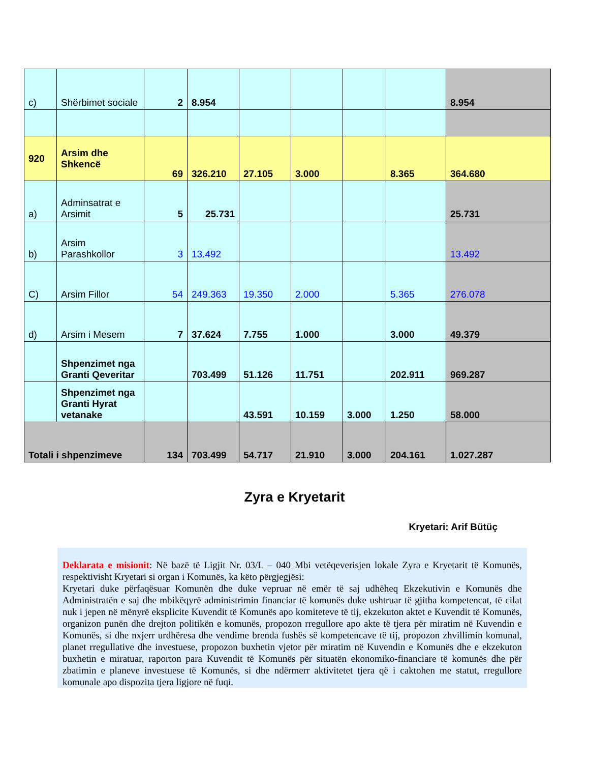| c) | Shërbimet sociale | 2 | 8.954 | | | | | 8.954 |
| 920 | Arsim dhe Shkencë | 69 | 326.210 | 27.105 | 3.000 | | 8.365 | 364.680 |
| a) | Adminsatrat e Arsimit | 5 | 25.731 | | | | | 25.731 |
| b) | Arsim Parashkollor | 3 | 13.492 | | | | | 13.492 |
| C) | Arsim Fillor | 54 | 249.363 | 19.350 | 2.000 | | 5.365 | 276.078 |
| d) | Arsim i Mesem | 7 | 37.624 | 7.755 | 1.000 | | 3.000 | 49.379 |
| | Shpenzimet nga Granti Qeveritar | | 703.499 | 51.126 | 11.751 | | 202.911 | 969.287 |
| | Shpenzimet nga Granti Hyrat vetanake | | | 43.591 | 10.159 | 3.000 | 1.250 | 58.000 |
| Totali i shpenzimeve | | 134 | 703.499 | 54.717 | 21.910 | 3.000 | 204.161 | 1.027.287 |
Zyra e Kryetarit
Kryetari: Arif Bütüç
Deklarata e misionit: Në bazë të Ligjit Nr. 03/L – 040 Mbi vetëqeverisjen lokale Zyra e Kryetarit të Komunës, respektivisht Kryetari si organ i Komunës, ka këto përgjegjësi:
Kryetari duke përfaqësuar Komunën dhe duke vepruar në emër të saj udhëheq Ekzekutivin e Komunës dhe Administratën e saj dhe mbikëqyrë administrimin financiar të komunës duke ushtruar të gjitha kompetencat, të cilat nuk i jepen në mënyrë eksplicite Kuvendit të Komunës apo komiteteve të tij, ekzekuton aktet e Kuvendit të Komunës, organizon punën dhe drejton politikën e komunës, propozon rregullore apo akte të tjera për miratim në Kuvendin e Komunës, si dhe nxjerr urdhëresa dhe vendime brenda fushës së kompetencave të tij, propozon zhvillimin komunal, planet rregullative dhe investuese, propozon buxhetin vjetor për miratim në Kuvendin e Komunës dhe e ekzekuton buxhetin e miratuar, raporton para Kuvendit të Komunës për situatën ekonomiko-financiare të komunës dhe për zbatimin e planeve investuese të Komunës, si dhe ndërmerr aktivitetet tjera që i caktohen me statut, rregullore komunale apo dispozita tjera ligjore në fuqi.